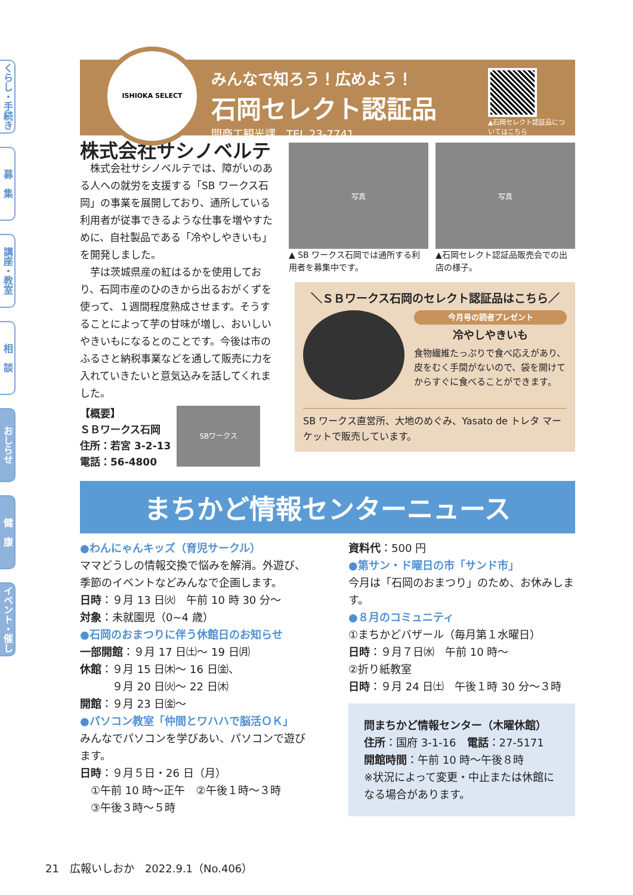くらし・手続き
募　集
講座・教室
相　談
おしらせ
健　康
イベント・催し
ISHIOKA SELECT
みんなで知ろう！広めよう！
石岡セレクト認証品
問商工観光課　TEL 23-7741
▲石岡セレクト認証品についてはこちら
株式会社サシノベルテ
　株式会社サシノベルテでは、障がいのある人への就労を支援する「SB ワークス石岡」の事業を展開しており、通所している利用者が従事できるような仕事を増やすために、自社製品である「冷やしやきいも」を開発しました。
　芋は茨城県産の紅はるかを使用しており、石岡市産のひのきから出るおがくずを使って、１週間程度熟成させます。そうすることによって芋の甘味が増し、おいしいやきいもになるとのことです。今後は市のふるさと納税事業などを通して販売に力を入れていきたいと意気込みを話してくれました。
【概要】
ＳＢワークス石岡
住所：若宮 3-2-13
電話：56-4800
SBワークス
写真
▲ SB ワークス石岡では通所する利用者を募集中です。
写真
▲石岡セレクト認証品販売会での出店の様子。
＼ＳＢワークス石岡のセレクト認証品はこちら／
今月号の読者プレゼント
冷やしやきいも
食物繊維たっぷりで食べ応えがあり、皮をむく手間がないので、袋を開けてからすぐに食べることができます。
SB ワークス直営所、大地のめぐみ、Yasato de トレタ マーケットで販売しています。
まちかど情報センターニュース
●わんにゃんキッズ（育児サークル）
ママどうしの情報交換で悩みを解消。外遊び、季節のイベントなどみんなで企画します。
日時：９月 13 日㈫　午前 10 時 30 分～
対象：未就園児（0~4 歳）
●石岡のおまつりに伴う休館日のお知らせ
一部開館：９月 17 日㈯～ 19 日㈪
休館：９月 15 日㈭～ 16 日㈮、
　　　９月 20 日㈫～ 22 日㈭
開館：９月 23 日㈮～
●パソコン教室「仲間とワハハで脳活ＯＫ」
みんなでパソコンを学びあい、パソコンで遊びます。
日時：９月５日・26 日（月）
　①午前 10 時～正午　②午後１時～３時
　③午後３時～５時
資料代：500 円
●第サン・ド曜日の市「サンド市」
今月は「石岡のおまつり」のため、お休みします。
●８月のコミュニティ
①まちかどバザール（毎月第１水曜日）
日時：９月７日㈬　午前 10 時～
②折り紙教室
日時：９月 24 日㈯　午後１時 30 分～３時
問まちかど情報センター（木曜休館）
住所：国府 3-1-16　電話：27-5171
開館時間：午前 10 時～午後８時
※状況によって変更・中止または休館になる場合があります。
21　広報いしおか　2022.9.1（No.406）